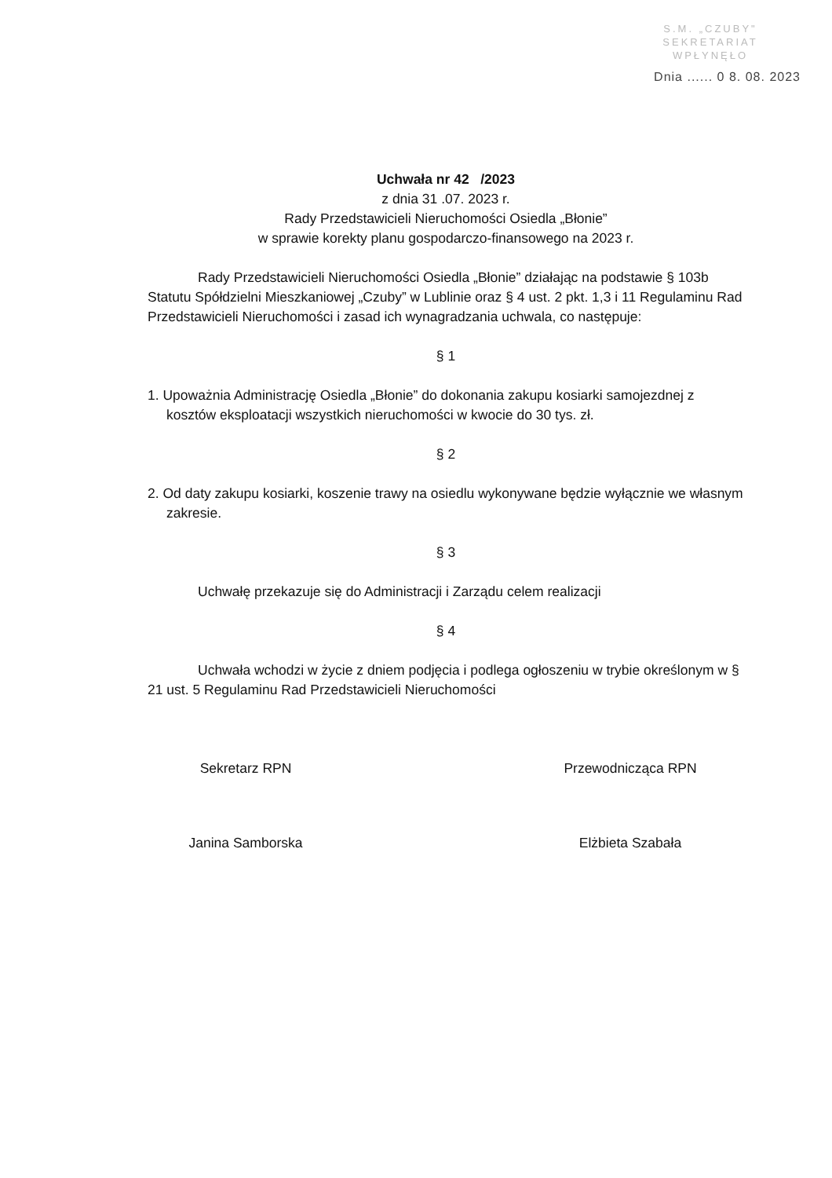S.M. „CZUBY"
SEKRETARIAT
WPŁYNĘŁO
Dnia ...... 0 8. 08. 2023
Uchwała nr 42 /2023
z dnia 31 .07. 2023 r.
Rady Przedstawicieli Nieruchomości Osiedla „Błonie”
w sprawie korekty planu gospodarczo-finansowego na 2023 r.
Rady Przedstawicieli Nieruchomości Osiedla „Błonie” działając na podstawie § 103b Statutu Spółdzielni Mieszkaniowej „Czuby” w Lublinie oraz § 4 ust. 2 pkt. 1,3 i 11 Regulaminu Rad Przedstawicieli Nieruchomości i zasad ich wynagradzania uchwala, co następuje:
§ 1
1. Upoważnia Administrację Osiedla „Błonie” do dokonania zakupu kosiarki samojezdnej z kosztów eksploatacji wszystkich nieruchomości w kwocie do 30 tys. zł.
§ 2
2. Od daty zakupu kosiarki, koszenie trawy na osiedlu wykonywane będzie wyłącznie we własnym zakresie.
§ 3
Uchwałę przekazuje się do Administracji i Zarządu celem realizacji
§ 4
Uchwała wchodzi w życie z dniem podjęcia i podlega ogłoszeniu w trybie określonym w § 21 ust. 5 Regulaminu Rad Przedstawicieli Nieruchomości
Sekretarz RPN
Janina Samborska
Przewodnicząca RPN
Elżbieta Szabała